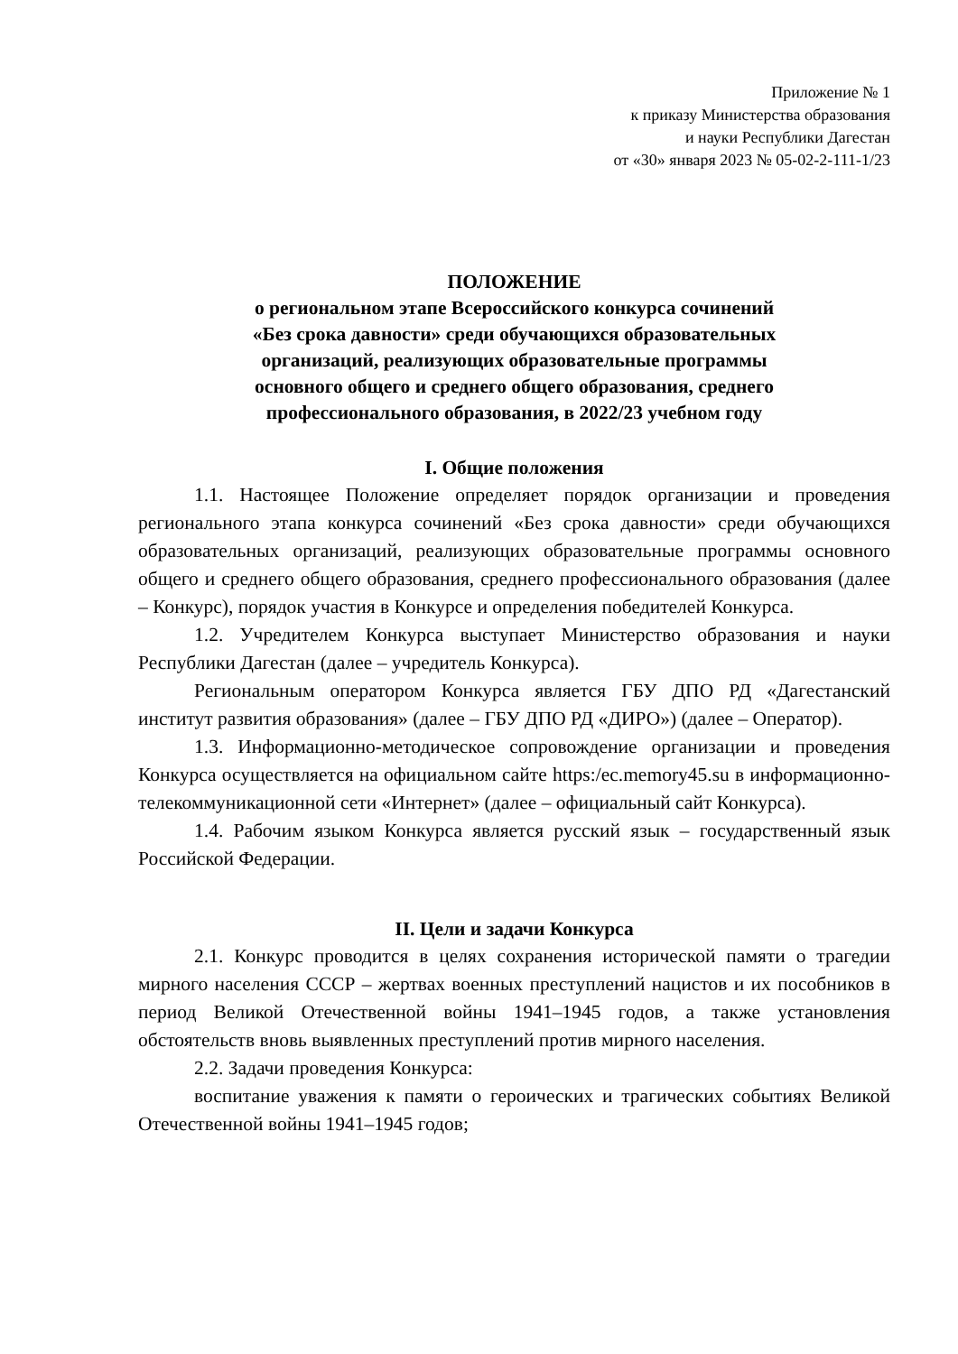Приложение № 1
к приказу Министерства образования
и науки Республики Дагестан
от «30» января 2023 № 05-02-2-111-1/23
ПОЛОЖЕНИЕ
о региональном этапе Всероссийского конкурса сочинений
«Без срока давности» среди обучающихся образовательных
организаций, реализующих образовательные программы
основного общего и среднего общего образования, среднего
профессионального образования, в 2022/23 учебном году
I. Общие положения
1.1. Настоящее Положение определяет порядок организации и проведения регионального этапа конкурса сочинений «Без срока давности» среди обучающихся образовательных организаций, реализующих образовательные программы основного общего и среднего общего образования, среднего профессионального образования (далее – Конкурс), порядок участия в Конкурсе и определения победителей Конкурса.
1.2. Учредителем Конкурса выступает Министерство образования и науки Республики Дагестан (далее – учредитель Конкурса).
Региональным оператором Конкурса является ГБУ ДПО РД «Дагестанский институт развития образования» (далее – ГБУ ДПО РД «ДИРО») (далее – Оператор).
1.3. Информационно-методическое сопровождение организации и проведения Конкурса осуществляется на официальном сайте https:/ec.memory45.su в информационно-телекоммуникационной сети «Интернет» (далее – официальный сайт Конкурса).
1.4. Рабочим языком Конкурса является русский язык – государственный язык Российской Федерации.
II. Цели и задачи Конкурса
2.1. Конкурс проводится в целях сохранения исторической памяти о трагедии мирного населения СССР – жертвах военных преступлений нацистов и их пособников в период Великой Отечественной войны 1941–1945 годов, а также установления обстоятельств вновь выявленных преступлений против мирного населения.
2.2. Задачи проведения Конкурса:
воспитание уважения к памяти о героических и трагических событиях Великой Отечественной войны 1941–1945 годов;